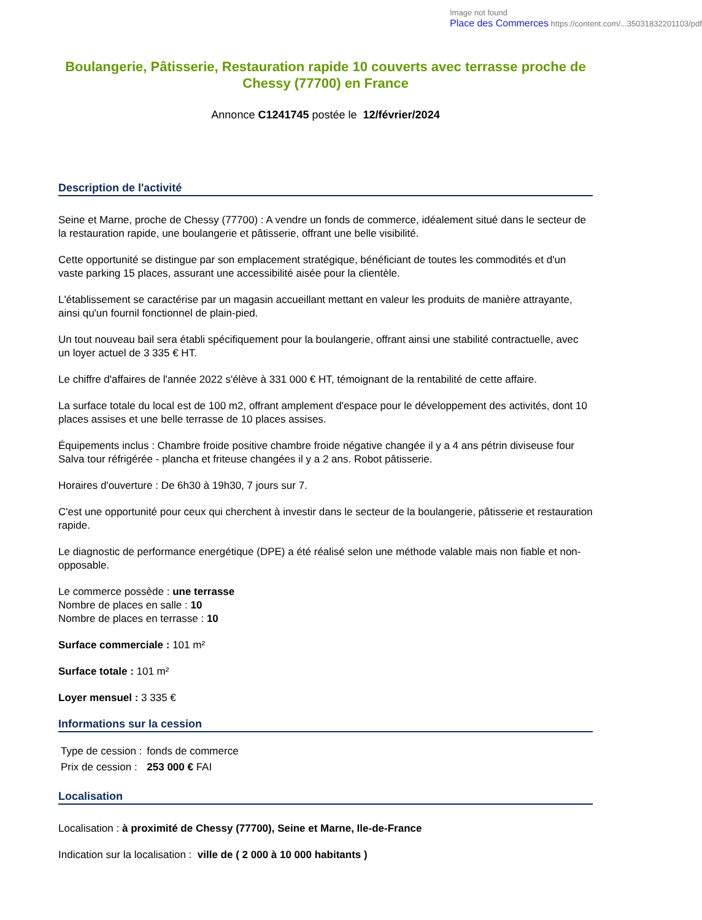Image not found
Place des Commerces https://content.com/...35031832201103/pdf
Boulangerie, Pâtisserie, Restauration rapide 10 couverts avec terrasse proche de Chessy (77700) en France
Annonce C1241745 postée le 12/février/2024
Description de l'activité
Seine et Marne, proche de Chessy (77700) : A vendre un fonds de commerce, idéalement situé dans le secteur de la restauration rapide, une boulangerie et pâtisserie, offrant une belle visibilité.
Cette opportunité se distingue par son emplacement stratégique, bénéficiant de toutes les commodités et d'un vaste parking 15 places, assurant une accessibilité aisée pour la clientèle.
L'établissement se caractérise par un magasin accueillant mettant en valeur les produits de manière attrayante, ainsi qu'un fournil fonctionnel de plain-pied.
Un tout nouveau bail sera établi spécifiquement pour la boulangerie, offrant ainsi une stabilité contractuelle, avec un loyer actuel de 3 335 € HT.
Le chiffre d'affaires de l'année 2022 s'élève à 331 000 € HT, témoignant de la rentabilité de cette affaire.
La surface totale du local est de 100 m2, offrant amplement d'espace pour le développement des activités, dont 10 places assises et une belle terrasse de 10 places assises.
Équipements inclus : Chambre froide positive chambre froide négative changée il y a 4 ans pétrin diviseuse four Salva tour réfrigérée - plancha et friteuse changées il y a 2 ans. Robot pâtisserie.
Horaires d'ouverture : De 6h30 à 19h30, 7 jours sur 7.
C'est une opportunité pour ceux qui cherchent à investir dans le secteur de la boulangerie, pâtisserie et restauration rapide.
Le diagnostic de performance energétique (DPE) a été réalisé selon une méthode valable mais non fiable et non-opposable.
Le commerce possède : une terrasse
Nombre de places en salle : 10
Nombre de places en terrasse : 10
Surface commerciale : 101 m²
Surface totale : 101 m²
Loyer mensuel : 3 335 €
Informations sur la cession
| Type de cession : | fonds de commerce |
| Prix de cession : | 253 000 € FAI |
Localisation
Localisation : à proximité de Chessy (77700), Seine et Marne, Ile-de-France
Indication sur la localisation : ville de ( 2 000 à 10 000 habitants )